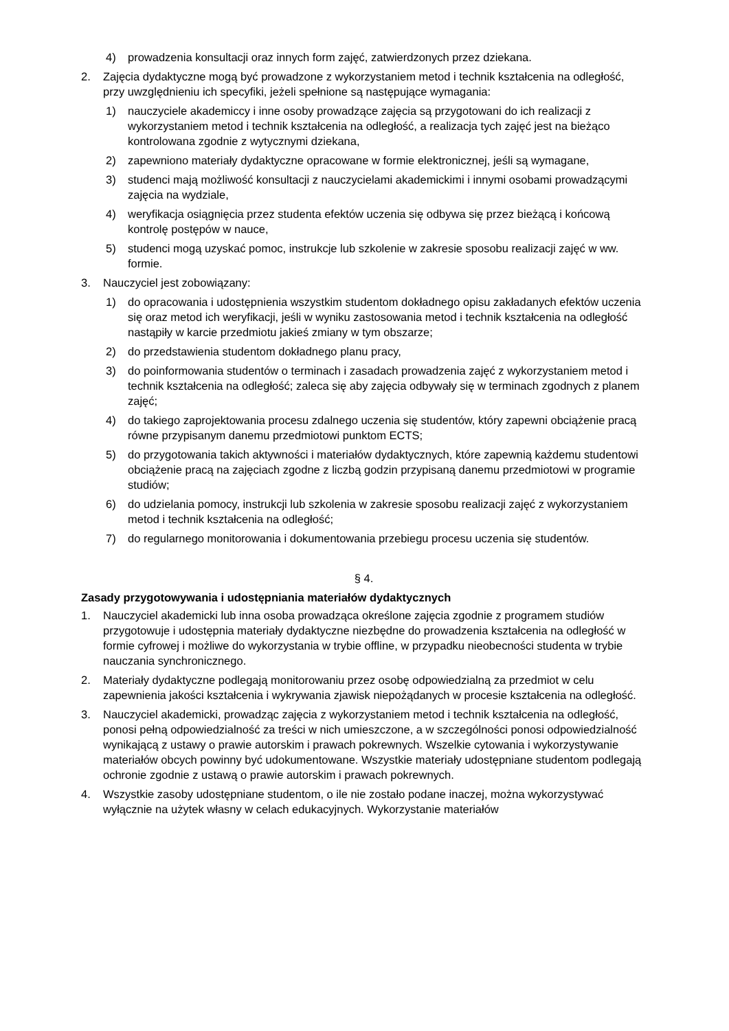4) prowadzenia konsultacji oraz innych form zajęć, zatwierdzonych przez dziekana.
2. Zajęcia dydaktyczne mogą być prowadzone z wykorzystaniem metod i technik kształcenia na odległość, przy uwzględnieniu ich specyfiki, jeżeli spełnione są następujące wymagania:
1) nauczyciele akademiccy i inne osoby prowadzące zajęcia są przygotowani do ich realizacji z wykorzystaniem metod i technik kształcenia na odległość, a realizacja tych zajęć jest na bieżąco kontrolowana zgodnie z wytycznymi dziekana,
2) zapewniono materiały dydaktyczne opracowane w formie elektronicznej, jeśli są wymagane,
3) studenci mają możliwość konsultacji z nauczycielami akademickimi i innymi osobami prowadzącymi zajęcia na wydziale,
4) weryfikacja osiągnięcia przez studenta efektów uczenia się odbywa się przez bieżącą i końcową kontrolę postępów w nauce,
5) studenci mogą uzyskać pomoc, instrukcje lub szkolenie w zakresie sposobu realizacji zajęć w ww. formie.
3. Nauczyciel jest zobowiązany:
1) do opracowania i udostępnienia wszystkim studentom dokładnego opisu zakładanych efektów uczenia się oraz metod ich weryfikacji, jeśli w wyniku zastosowania metod i technik kształcenia na odległość nastąpiły w karcie przedmiotu jakieś zmiany w tym obszarze;
2) do przedstawienia studentom dokładnego planu pracy,
3) do poinformowania studentów o terminach i zasadach prowadzenia zajęć z wykorzystaniem metod i technik kształcenia na odległość; zaleca się aby zajęcia odbywały się w terminach zgodnych z planem zajęć;
4) do takiego zaprojektowania procesu zdalnego uczenia się studentów, który zapewni obciążenie pracą równe przypisanym danemu przedmiotowi punktom ECTS;
5) do przygotowania takich aktywności i materiałów dydaktycznych, które zapewnią każdemu studentowi obciążenie pracą na zajęciach zgodne z liczbą godzin przypisaną danemu przedmiotowi w programie studiów;
6) do udzielania pomocy, instrukcji lub szkolenia w zakresie sposobu realizacji zajęć z wykorzystaniem metod i technik kształcenia na odległość;
7) do regularnego monitorowania i dokumentowania przebiegu procesu uczenia się studentów.
§ 4.
Zasady przygotowywania i udostępniania materiałów dydaktycznych
1. Nauczyciel akademicki lub inna osoba prowadząca określone zajęcia zgodnie z programem studiów przygotowuje i udostępnia materiały dydaktyczne niezbędne do prowadzenia kształcenia na odległość w formie cyfrowej i możliwe do wykorzystania w trybie offline, w przypadku nieobecności studenta w trybie nauczania synchronicznego.
2. Materiały dydaktyczne podlegają monitorowaniu przez osobę odpowiedzialną za przedmiot w celu zapewnienia jakości kształcenia i wykrywania zjawisk niepożądanych w procesie kształcenia na odległość.
3. Nauczyciel akademicki, prowadząc zajęcia z wykorzystaniem metod i technik kształcenia na odległość, ponosi pełną odpowiedzialność za treści w nich umieszczone, a w szczególności ponosi odpowiedzialność wynikającą z ustawy o prawie autorskim i prawach pokrewnych. Wszelkie cytowania i wykorzystywanie materiałów obcych powinny być udokumentowane. Wszystkie materiały udostępniane studentom podlegają ochronie zgodnie z ustawą o prawie autorskim i prawach pokrewnych.
4. Wszystkie zasoby udostępniane studentom, o ile nie zostało podane inaczej, można wykorzystywać wyłącznie na użytek własny w celach edukacyjnych. Wykorzystanie materiałów